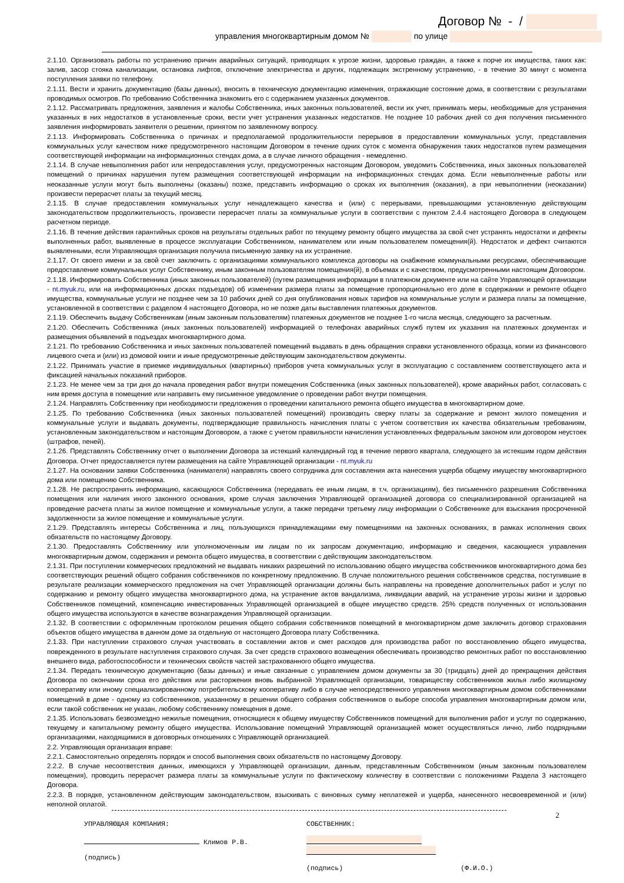Договор № - /
управления многоквартирным домом № по улице
2.1.10. Организовать работы по устранению причин аварийных ситуаций, приводящих к угрозе жизни, здоровью граждан, а также к порче их имущества, таких как: залив, засор стояка канализации, остановка лифтов, отключение электричества и других, подлежащих экстренному устранению, - в течение 30 минут с момента поступления заявки по телефону.
2.1.11. Вести и хранить документацию (базы данных), вносить в техническую документацию изменения, отражающие состояние дома, в соответствии с результатами проводимых осмотров. По требованию Собственника знакомить его с содержанием указанных документов.
2.1.12. Рассматривать предложения, заявления и жалобы Собственника, иных законных пользователей, вести их учет, принимать меры, необходимые для устранения указанных в них недостатков в установленные сроки, вести учет устранения указанных недостатков. Не позднее 10 рабочих дней со дня получения письменного заявления информировать заявителя о решении, принятом по заявленному вопросу.
2.1.13. Информировать Собственника о причинах и предполагаемой продолжительности перерывов в предоставлении коммунальных услуг, представления коммунальных услуг качеством ниже предусмотренного настоящим Договором в течение одних суток с момента обнаружения таких недостатков путем размещения соответствующей информации на информационных стендах дома, а в случае личного обращения - немедленно.
2.1.14. В случае невыполнения работ или непредоставления услуг, предусмотренных настоящим Договором, уведомить Собственника, иных законных пользователей помещений о причинах нарушения путем размещения соответствующей информации на информационных стендах дома. Если невыполненные работы или неоказанные услуги могут быть выполнены (оказаны) позже, представить информацию о сроках их выполнения (оказания), а при невыполнении (неоказании) произвести перерасчет платы за текущий месяц.
2.1.15. В случае предоставления коммунальных услуг ненадлежащего качества и (или) с перерывами, превышающими установленную действующим законодательством продолжительность, произвести перерасчет платы за коммунальные услуги в соответствии с пунктом 2.4.4 настоящего Договора в следующем расчетном периоде.
2.1.16. В течение действия гарантийных сроков на результаты отдельных работ по текущему ремонту общего имущества за свой счет устранять недостатки и дефекты выполненных работ, выявленные в процессе эксплуатации Собственником, нанимателем или иным пользователем помещения(й). Недостаток и дефект считаются выявленными, если Управляющая организация получила письменную заявку на их устранение.
2.1.17. От своего имени и за свой счет заключить с организациями коммунального комплекса договоры на снабжение коммунальными ресурсами, обеспечивающие предоставление коммунальных услуг Собственнику, иным законным пользователям помещения(й), в объемах и с качеством, предусмотренными настоящим Договором.
2.1.18. Информировать Собственника (иных законных пользователей) (путем размещения информации в платежном документе или на сайте Управляющей организации - nt.myuk.ru, или на информационных досках подъездов) об изменении размера платы за помещение пропорционально его доле в содержании и ремонте общего имущества, коммунальные услуги не позднее чем за 10 рабочих дней со дня опубликования новых тарифов на коммунальные услуги и размера платы за помещение, установленной в соответствии с разделом 4 настоящего Договора, но не позже даты выставления платежных документов.
2.1.19. Обеспечить выдачу Собственникам (иным законным пользователям) платежных документов не позднее 1-го числа месяца, следующего за расчетным.
2.1.20. Обеспечить Собственника (иных законных пользователей) информацией о телефонах аварийных служб путем их указания на платежных документах и размещения объявлений в подъездах многоквартирного дома.
2.1.21. По требованию Собственника и иных законных пользователей помещений выдавать в день обращения справки установленного образца, копии из финансового лицевого счета и (или) из домовой книги и иные предусмотренные действующим законодательством документы.
2.1.22. Принимать участие в приемке индивидуальных (квартирных) приборов учета коммунальных услуг в эксплуатацию с составлением соответствующего акта и фиксацией начальных показаний приборов.
2.1.23. Не менее чем за три дня до начала проведения работ внутри помещения Собственника (иных законных пользователей), кроме аварийных работ, согласовать с ним время доступа в помещение или направить ему письменное уведомление о проведении работ внутри помещения.
2.1.24. Направлять Собственнику при необходимости предложения о проведении капитального ремонта общего имущества в многоквартирном доме.
2.1.25. По требованию Собственника (иных законных пользователей помещений) производить сверку платы за содержание и ремонт жилого помещения и коммунальные услуги и выдавать документы, подтверждающие правильность начисления платы с учетом соответствия их качества обязательным требованиям, установленным законодательством и настоящим Договором, а также с учетом правильности начисления установленных федеральным законом или договором неустоек (штрафов, пеней).
2.1.26. Представлять Собственнику отчет о выполнении Договора за истекший календарный год в течение первого квартала, следующего за истекшим годом действия Договора. Отчет предоставляется путем размещения на сайте Управляющей организации - nt.myuk.ru
2.1.27. На основании заявки Собственника (нанимателя) направлять своего сотрудника для составления акта нанесения ущерба общему имуществу многоквартирного дома или помещению Собственника.
2.1.28. Не распространять информацию, касающуюся Собственника (передавать ее иным лицам, в т.ч. организациям), без письменного разрешения Собственника помещения или наличия иного законного основания, кроме случая заключения Управляющей организацией договора со специализированной организацией на проведение расчета платы за жилое помещение и коммунальные услуги, а также передачи третьему лицу информации о Собственнике для взыскания просроченной задолженности за жилое помещение и коммунальные услуги.
2.1.29. Представлять интересы Собственника и лиц, пользующихся принадлежащими ему помещениями на законных основаниях, в рамках исполнения своих обязательств по настоящему Договору.
2.1.30. Предоставлять Собственнику или уполномоченным им лицам по их запросам документацию, информацию и сведения, касающиеся управления многоквартирным домом, содержания и ремонта общего имущества, в соответствии с действующим законодательством.
2.1.31. При поступлении коммерческих предложений не выдавать никаких разрешений по использованию общего имущества собственников многоквартирного дома без соответствующих решений общего собрания собственников по конкретному предложению. В случае положительного решения собственников средства, поступившие в результате реализации коммерческого предложения на счет Управляющей организации должны быть направлены на проведение дополнительных работ и услуг по содержанию и ремонту общего имущества многоквартирного дома, на устранение актов вандализма, ликвидации аварий, на устранение угрозы жизни и здоровью Собственников помещений, компенсацию инвестированных Управляющей организацией в общее имущество средств. 25% средств полученных от использования общего имущества используются в качестве вознаграждения Управляющей организации.
2.1.32. В соответствии с оформленным протоколом решения общего собрания собственников помещений в многоквартирном доме заключить договор страхования объектов общего имущества в данном доме за отдельную от настоящего Договора плату Собственника.
2.1.33. При наступлении страхового случая участвовать в составлении актов и смет расходов для производства работ по восстановлению общего имущества, поврежденного в результате наступления страхового случая. За счет средств страхового возмещения обеспечивать производство ремонтных работ по восстановлению внешнего вида, работоспособности и технических свойств частей застрахованного общего имущества.
2.1.34. Передать техническую документацию (базы данных) и иные связанные с управлением домом документы за 30 (тридцать) дней до прекращения действия Договора по окончании срока его действия или расторжения вновь выбранной Управляющей организации, товариществу собственников жилья либо жилищному кооперативу или иному специализированному потребительскому кооперативу либо в случае непосредственного управления многоквартирным домом собственниками помещений в доме - одному из собственников, указанному в решении общего собрания собственников о выборе способа управления многоквартирным домом или, если такой собственник не указан, любому собственнику помещения в доме.
2.1.35. Использовать безвозмездно нежилые помещения, относящиеся к общему имуществу Собственников помещений для выполнения работ и услуг по содержанию, текущему и капитальному ремонту общего имущества. Использование помещений Управляющей организацией может осуществляться лично, либо подрядными организациями, находящимися в договорных отношениях с Управляющей организацией.
2.2. Управляющая организация вправе:
2.2.1. Самостоятельно определять порядок и способ выполнения своих обязательств по настоящему Договору.
2.2.2. В случае несоответствия данных, имеющихся у Управляющей организации, данным, представленным Собственником (иным законным пользователем помещения), проводить перерасчет размера платы за коммунальные услуги по фактическому количеству в соответствии с положениями Раздела 3 настоящего Договора.
2.2.3. В порядке, установленном действующим законодательством, взыскивать с виновных сумму неплатежей и ущерба, нанесенного несвоевременной и (или) неполной оплатой.
2
УПРАВЛЯЮЩАЯ КОМПАНИЯ:
Климов Р.В.
(подпись)
СОБСТВЕННИК:
(подпись) (Ф.И.О.)